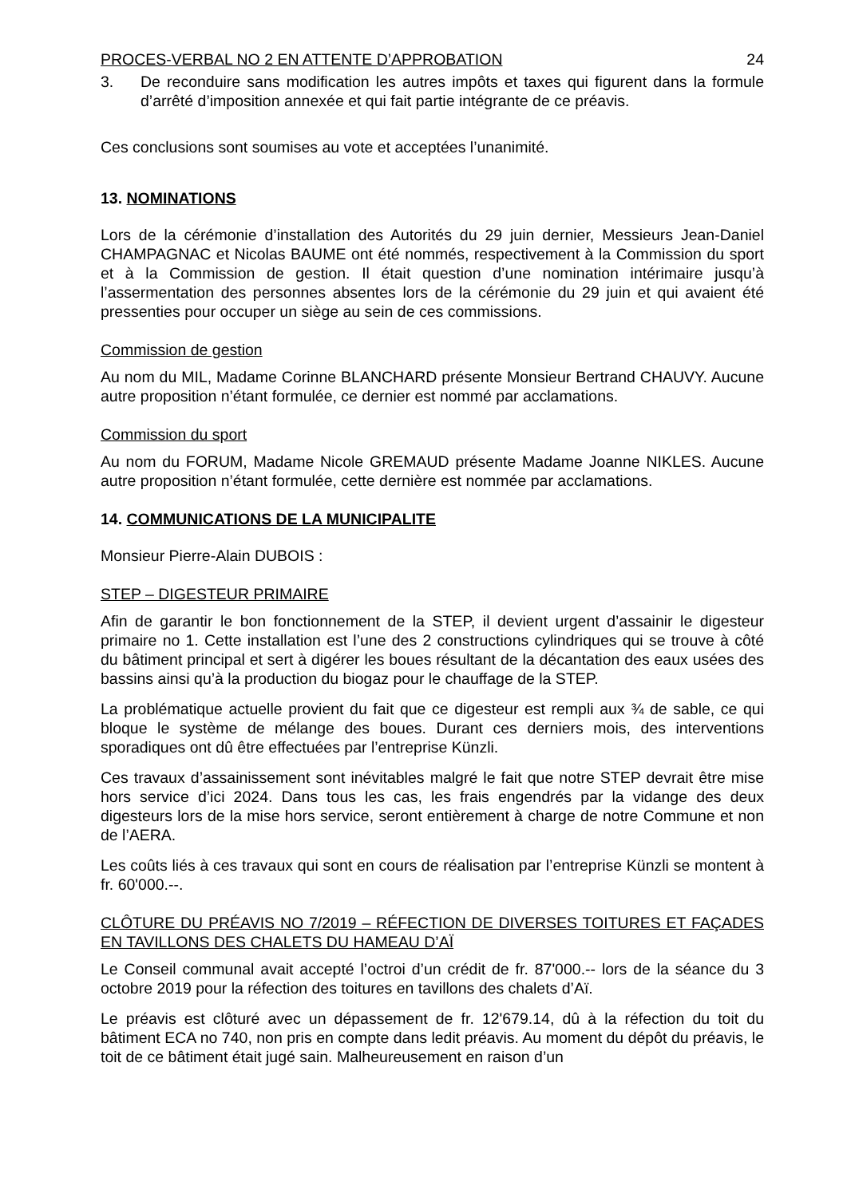PROCES-VERBAL NO 2 EN ATTENTE D’APPROBATION 24
3. De reconduire sans modification les autres impôts et taxes qui figurent dans la formule d’arrêté d’imposition annexée et qui fait partie intégrante de ce préavis.
Ces conclusions sont soumises au vote et acceptées l’unanimité.
13. NOMINATIONS
Lors de la cérémonie d’installation des Autorités du 29 juin dernier, Messieurs Jean-Daniel CHAMPAGNAC et Nicolas BAUME ont été nommés, respectivement à la Commission du sport et à la Commission de gestion. Il était question d’une nomination intérimaire jusqu’à l’assermentation des personnes absentes lors de la cérémonie du 29 juin et qui avaient été pressenties pour occuper un siège au sein de ces commissions.
Commission de gestion
Au nom du MIL, Madame Corinne BLANCHARD présente Monsieur Bertrand CHAUVY. Aucune autre proposition n’étant formulée, ce dernier est nommé par acclamations.
Commission du sport
Au nom du FORUM, Madame Nicole GREMAUD présente Madame Joanne NIKLES. Aucune autre proposition n’étant formulée, cette dernière est nommée par acclamations.
14. COMMUNICATIONS DE LA MUNICIPALITE
Monsieur Pierre-Alain DUBOIS :
STEP – DIGESTEUR PRIMAIRE
Afin de garantir le bon fonctionnement de la STEP, il devient urgent d’assainir le digesteur primaire no 1. Cette installation est l’une des 2 constructions cylindriques qui se trouve à côté du bâtiment principal et sert à digérer les boues résultant de la décantation des eaux usées des bassins ainsi qu’à la production du biogaz pour le chauffage de la STEP.
La problématique actuelle provient du fait que ce digesteur est rempli aux ¾ de sable, ce qui bloque le système de mélange des boues. Durant ces derniers mois, des interventions sporadiques ont dû être effectuées par l’entreprise Künzli.
Ces travaux d’assainissement sont inévitables malgré le fait que notre STEP devrait être mise hors service d’ici 2024. Dans tous les cas, les frais engendrés par la vidange des deux digesteurs lors de la mise hors service, seront entièrement à charge de notre Commune et non de l’AERA.
Les coûts liés à ces travaux qui sont en cours de réalisation par l’entreprise Künzli se montent à fr. 60'000.--.
CLÔTURE DU PRÉAVIS NO 7/2019 – RÉFECTION DE DIVERSES TOITURES ET FAÇADES EN TAVILLONS DES CHALETS DU HAMEAU D’AÏ
Le Conseil communal avait accepté l’octroi d’un crédit de fr. 87'000.-- lors de la séance du 3 octobre 2019 pour la réfection des toitures en tavillons des chalets d’Aï.
Le préavis est clôturé avec un dépassement de fr. 12'679.14, dû à la réfection du toit du bâtiment ECA no 740, non pris en compte dans ledit préavis. Au moment du dépôt du préavis, le toit de ce bâtiment était jugé sain. Malheureusement en raison d’un